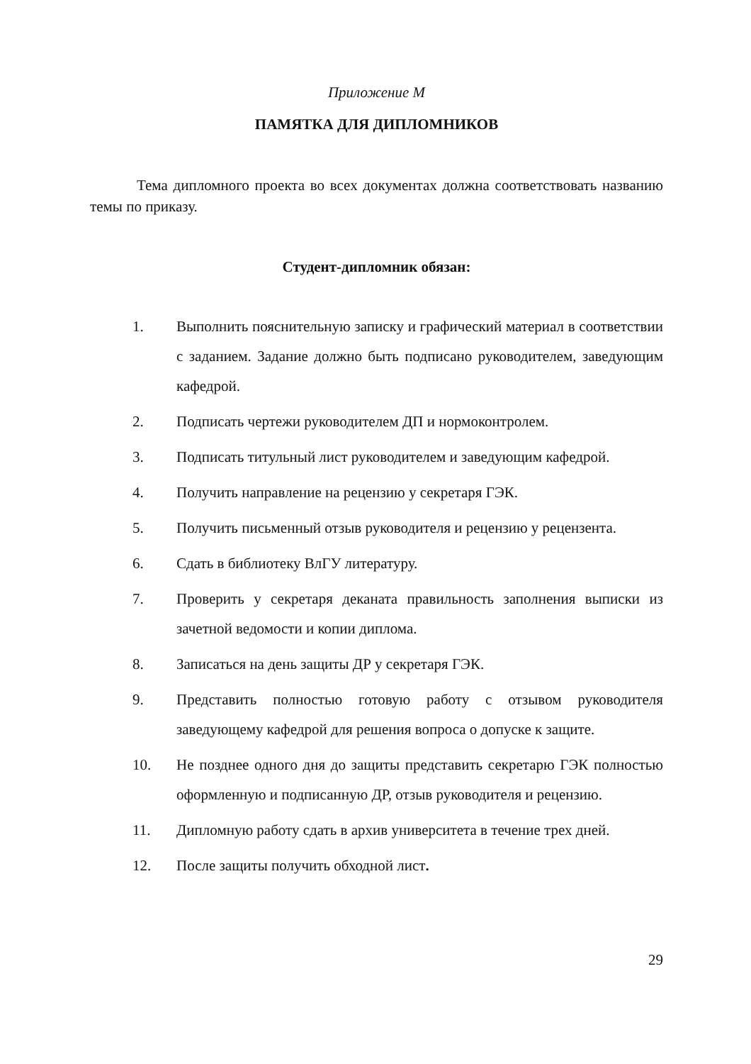Приложение М
ПАМЯТКА ДЛЯ ДИПЛОМНИКОВ
Тема дипломного проекта во всех документах должна соответствовать названию темы по приказу.
Студент-дипломник обязан:
1. Выполнить пояснительную записку и графический материал в соответствии с заданием. Задание должно быть подписано руководителем, заведующим кафедрой.
2. Подписать чертежи руководителем ДП и нормоконтролем.
3. Подписать титульный лист руководителем и заведующим кафедрой.
4. Получить направление на рецензию у секретаря ГЭК.
5. Получить письменный отзыв руководителя и рецензию у рецензента.
6. Сдать в библиотеку ВлГУ литературу.
7. Проверить у секретаря деканата правильность заполнения выписки из зачетной ведомости и копии диплома.
8. Записаться на день защиты ДР у секретаря ГЭК.
9. Представить полностью готовую работу с отзывом руководителя заведующему кафедрой для решения вопроса о допуске к защите.
10. Не позднее одного дня до защиты представить секретарю ГЭК полностью оформленную и подписанную ДР, отзыв руководителя и рецензию.
11. Дипломную работу сдать в архив университета в течение трех дней.
12. После защиты получить обходной лист.
29